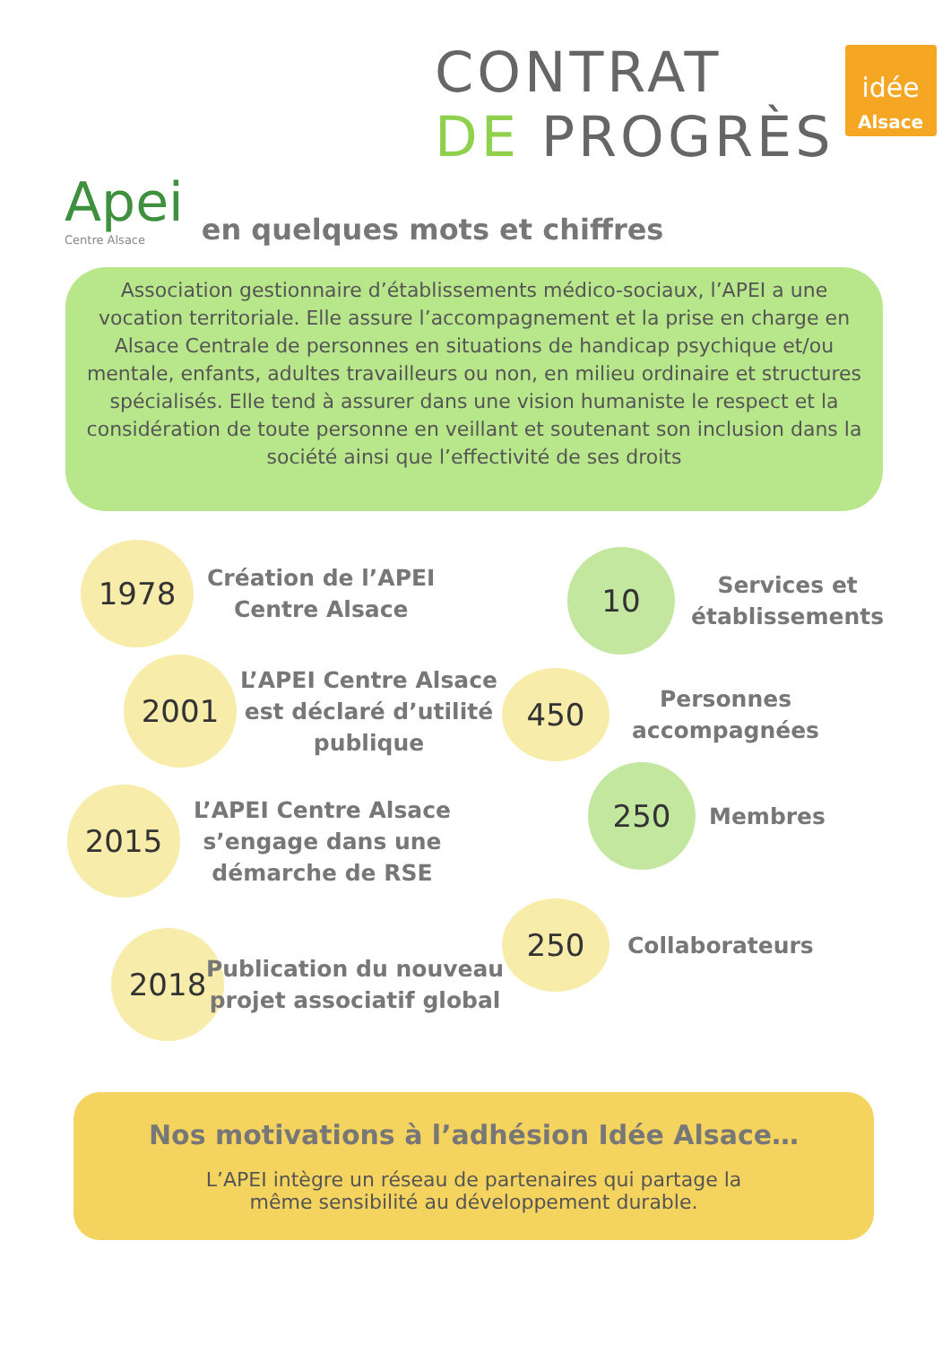CONTRAT
DE PROGRÈS
idée
Alsace
Apei
Centre Alsace
en quelques mots et chiffres
Association gestionnaire d’établissements médico-sociaux, l’APEI a une vocation territoriale. Elle assure l’accompagnement et la prise en charge en Alsace Centrale de personnes en situations de handicap psychique et/ou mentale, enfants, adultes travailleurs ou non, en milieu ordinaire et structures spécialisés. Elle tend à assurer dans une vision humaniste le respect et la considération de toute personne en veillant et soutenant son inclusion dans la société ainsi que l’effectivité de ses droits
1978
Création de l’APEI
Centre Alsace
10
Services et
établissements
2001
L’APEI Centre Alsace
est déclaré d’utilité
publique
450
Personnes
accompagnées
2015
L’APEI Centre Alsace
s’engage dans une
démarche de RSE
250
Membres
250
Collaborateurs
2018
Publication du nouveau
projet associatif global
Nos motivations à l’adhésion Idée Alsace…
L’APEI intègre un réseau de partenaires qui partage la
même sensibilité au développement durable.